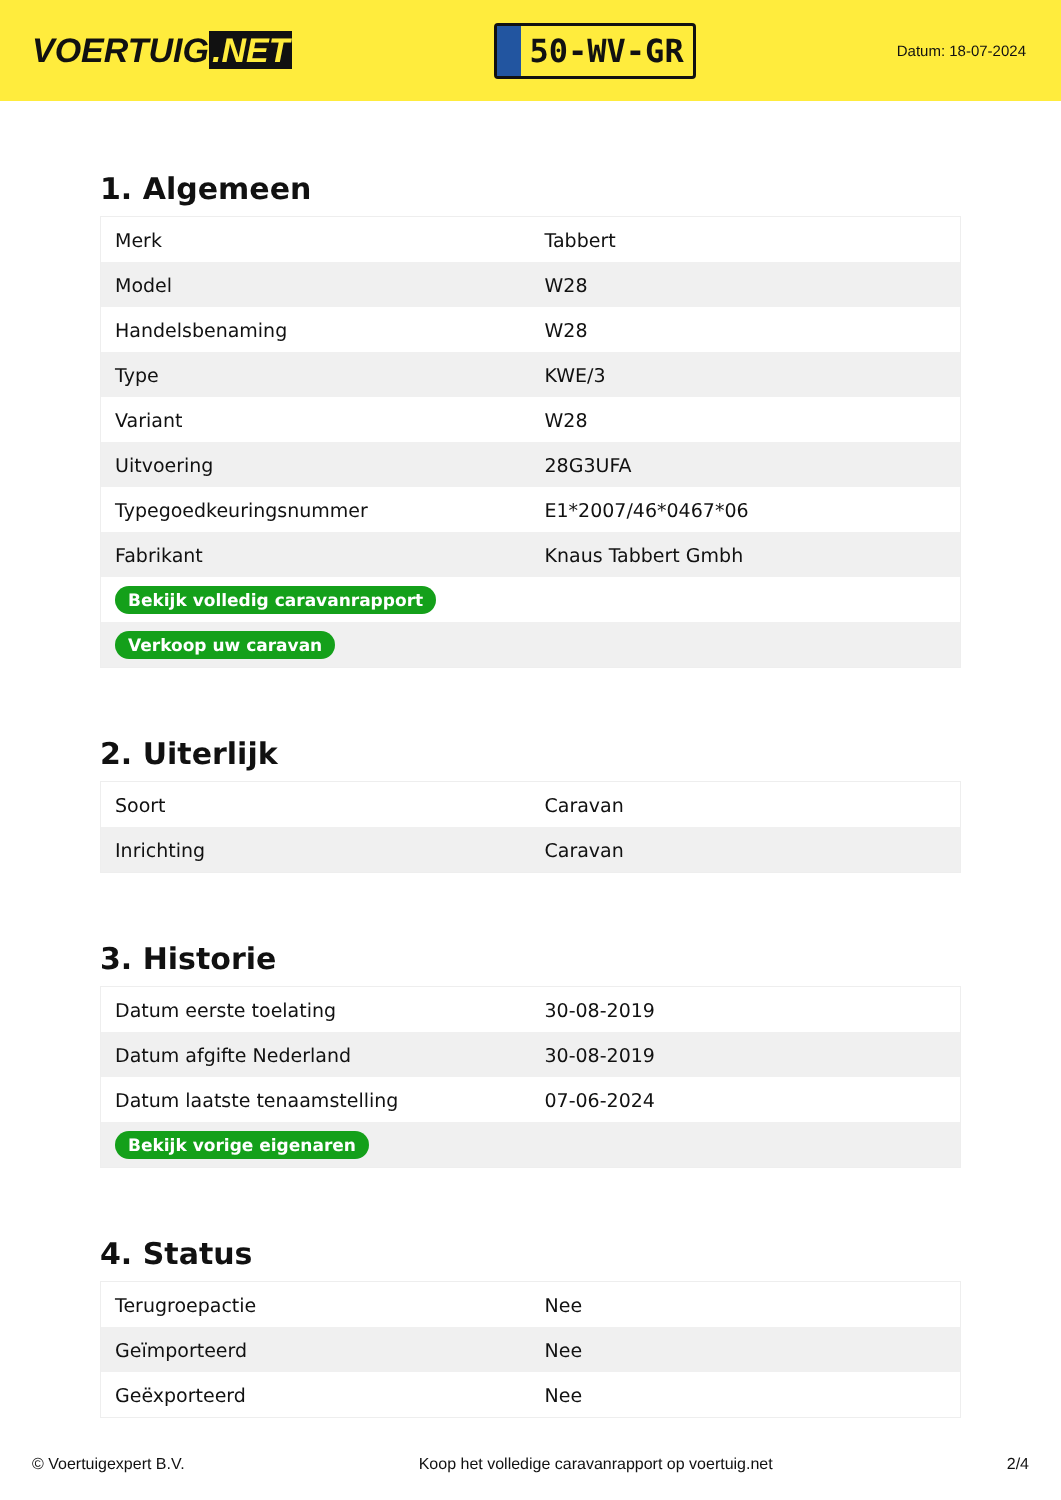VOERTUIG.NET
50-WV-GR
Datum: 18-07-2024
1. Algemeen
| Merk | Tabbert |
| Model | W28 |
| Handelsbenaming | W28 |
| Type | KWE/3 |
| Variant | W28 |
| Uitvoering | 28G3UFA |
| Typegoedkeuringsnummer | E1*2007/46*0467*06 |
| Fabrikant | Knaus Tabbert Gmbh |
| Bekijk volledig caravanrapport | |
| Verkoop uw caravan | |
2. Uiterlijk
| Soort | Caravan |
| Inrichting | Caravan |
3. Historie
| Datum eerste toelating | 30-08-2019 |
| Datum afgifte Nederland | 30-08-2019 |
| Datum laatste tenaamstelling | 07-06-2024 |
| Bekijk vorige eigenaren | |
4. Status
| Terugroepactie | Nee |
| Geïmporteerd | Nee |
| Geëxporteerd | Nee |
© Voertuigexpert B.V. Koop het volledige caravanrapport op voertuig.net 2/4